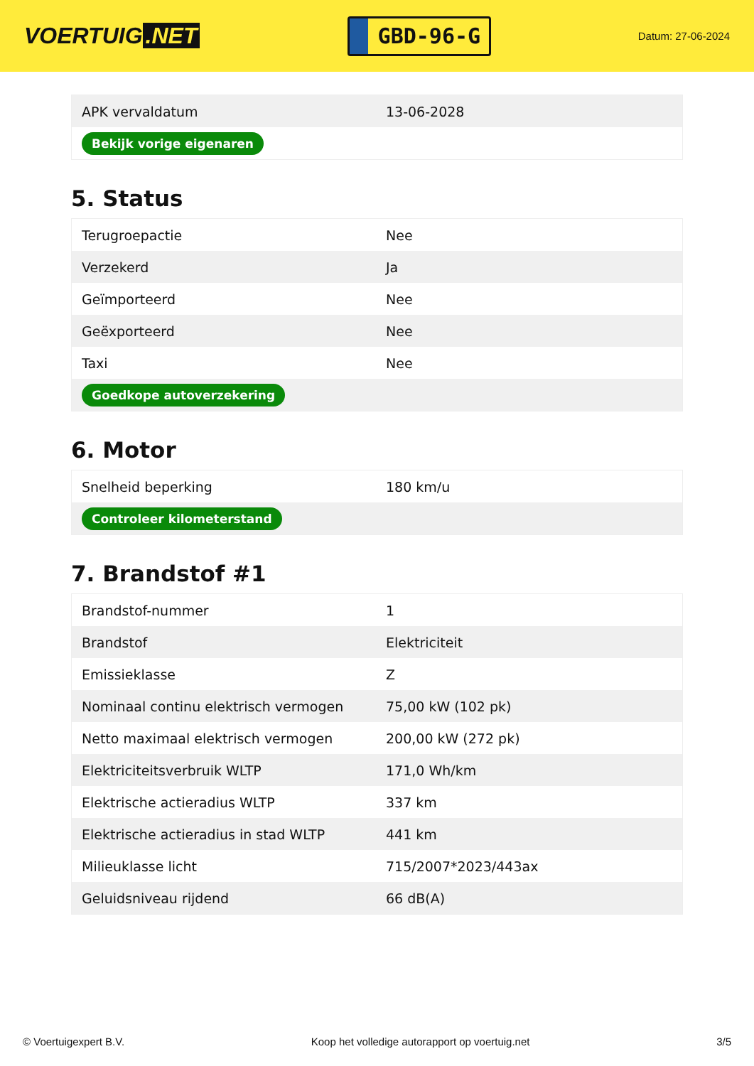VOERTUIG.NET
GBD-96-G
Datum: 27-06-2024
| APK vervaldatum | 13-06-2028 |
| Bekijk vorige eigenaren | |
5. Status
| Terugroepactie | Nee |
| Verzekerd | Ja |
| Geïmporteerd | Nee |
| Geëxporteerd | Nee |
| Taxi | Nee |
| Goedkope autoverzekering | |
6. Motor
| Snelheid beperking | 180 km/u |
| Controleer kilometerstand | |
7. Brandstof #1
| Brandstof-nummer | 1 |
| Brandstof | Elektriciteit |
| Emissieklasse | Z |
| Nominaal continu elektrisch vermogen | 75,00 kW (102 pk) |
| Netto maximaal elektrisch vermogen | 200,00 kW (272 pk) |
| Elektriciteitsverbruik WLTP | 171,0 Wh/km |
| Elektrische actieradius WLTP | 337 km |
| Elektrische actieradius in stad WLTP | 441 km |
| Milieuklasse licht | 715/2007*2023/443ax |
| Geluidsniveau rijdend | 66 dB(A) |
© Voertuigexpert B.V. Koop het volledige autorapport op voertuig.net 3/5